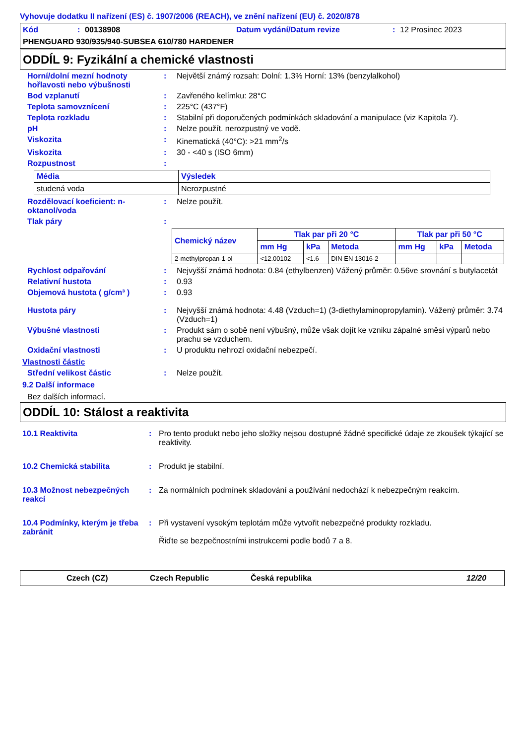Vyhovuje dodatku II nařízení (ES) č. 1907/2006 (REACH), ve znění nařízení (EU) č. 2020/878
Kód: 00138908 Datum vydání/Datum revize: 12 Prosinec 2023
PHENGUARD 930/935/940-SUBSEA 610/780 HARDENER
ODDÍL 9: Fyzikální a chemické vlastnosti
Horní/dolní mezní hodnoty hořlavosti nebo výbušnosti
: Největší známý rozsah: Dolní: 1.3% Horní: 13% (benzylalkohol)
Bod vzplanutí : Zavřeného kelímku: 28°C
Teplota samovznícení : 225°C (437°F)
Teplota rozkladu : Stabilní při doporučených podmínkách skladování a manipulace (viz Kapitola 7).
pH : Nelze použít. nerozpustný ve vodě.
Viskozita : Kinematická (40°C): >21 mm<sup>2</sup>/s
Viskozita : 30 - <40 s (ISO 6mm)
Rozpustnost :
| Média | Výsledek |
| --- | --- |
| studená voda | Nerozpustné |
Rozdělovací koeficient: n-oktanol/voda
: Nelze použít.
Tlak páry :
| Chemický název | Tlak par při 20 °C | | | Tlak par při 50 °C | | |
| --- | --- | --- | --- | --- | --- | --- |
| | mm Hg | kPa | Metoda | mm Hg | kPa | Metoda |
| 2-methylpropan-1-ol | <12.00102 | <1.6 | DIN EN 13016-2 | | | |
Rychlost odpařování : Nejvyšší známá hodnota: 0.84 (ethylbenzen) Vážený průměr: 0.56ve srovnání s butylacetát
Relativní hustota : 0.93
Objemová hustota ( g/cm³ ) : 0.93
Hustota páry : Nejvyšší známá hodnota: 4.48 (Vzduch=1) (3-diethylaminopropylamin). Vážený průměr: 3.74 (Vzduch=1)
Výbušné vlastnosti : Produkt sám o sobě není výbušný, může však dojít ke vzniku zápalné směsi výparů nebo prachu se vzduchem.
Oxidační vlastnosti : U produktu nehrozí oxidační nebezpečí.
Vlastnosti částic
Střední velikost částic : Nelze použít.
9.2 Další informace
Bez dalších informací.
ODDÍL 10: Stálost a reaktivita
10.1 Reaktivita : Pro tento produkt nebo jeho složky nejsou dostupné žádné specifické údaje ze zkoušek týkající se reaktivity.
10.2 Chemická stabilita : Produkt je stabilní.
10.3 Možnost nebezpečných reakcí
: Za normálních podmínek skladování a používání nedochází k nebezpečným reakcím.
10.4 Podmínky, kterým je třeba zabránit
: Při vystavení vysokým teplotám může vytvořit nebezpečné produkty rozkladu.
Řiďte se bezpečnostními instrukcemi podle bodů 7 a 8.
Czech (CZ) Czech Republic Česká republika 12/20